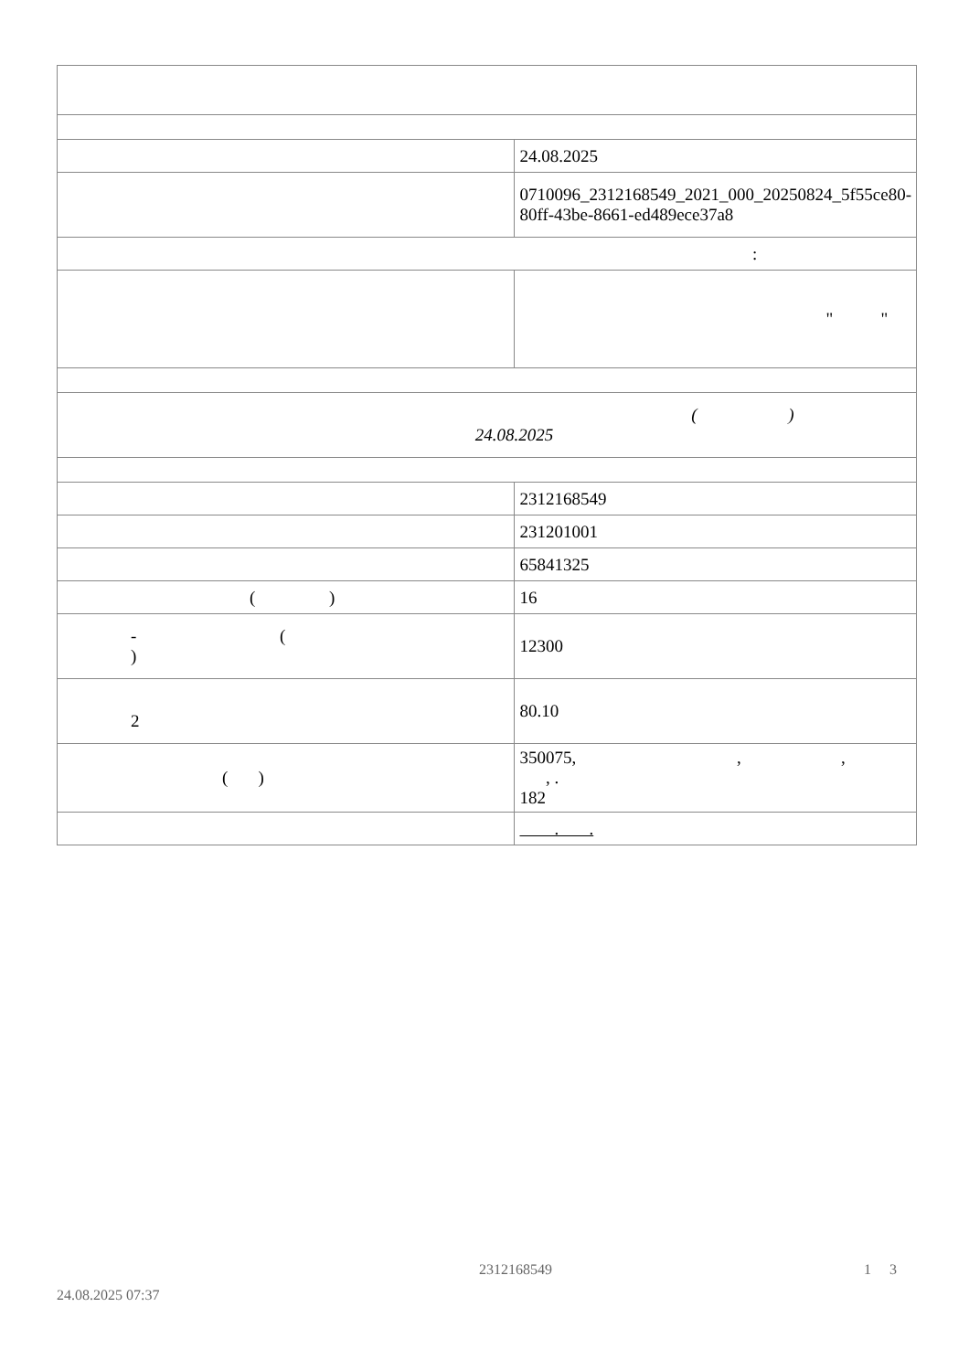| | 24.08.2025 |
| | 0710096_2312168549_2021_000_20250824_5f55ce80-80ff-43be-8661-ed489ece37a8 |
| : | |
| | " " |
| ( ) 24.08.2025 | |
| | 2312168549 |
| | 231201001 |
| | 65841325 |
| ( ) | 16 |
| - ( ) | 12300 |
| 2 | 80.10 |
| ( ) | 350075, , , , . 182 |
| | . . |
2312168549 1 3
24.08.2025 07:37